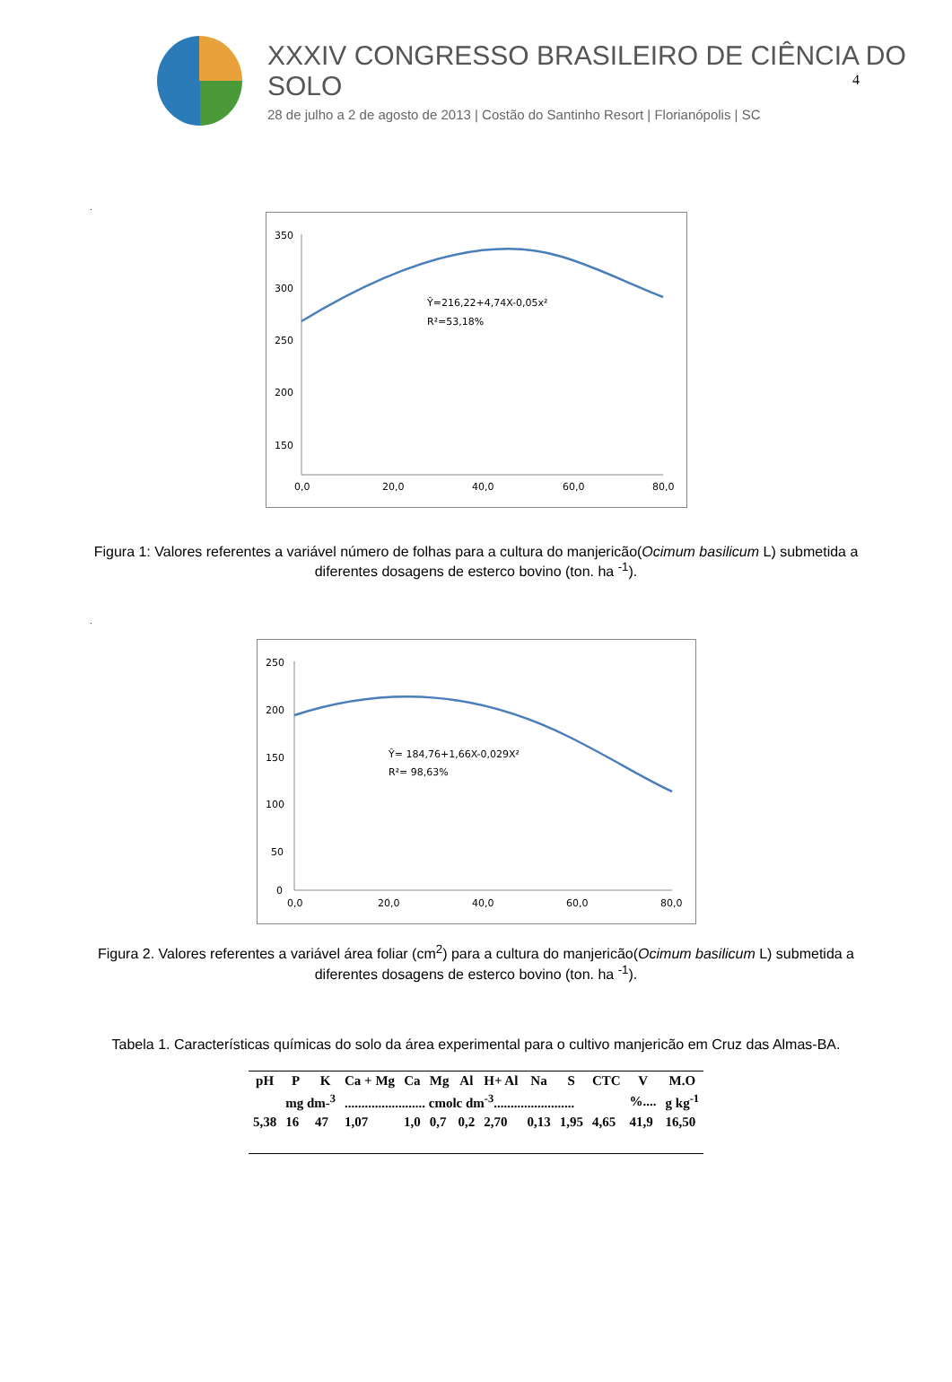4
XXXIV CONGRESSO BRASILEIRO DE CIÊNCIA DO SOLO
28 de julho a 2 de agosto de 2013 | Costão do Santinho Resort | Florianópolis | SC
.
350
300
250
200
150
.
.
Ŷ=216,22+4,74X-0,05x²
R²=53,18%
0,0
20,0
40,0
60,0
80,0
Figura 1: Valores referentes a variável número de folhas para a cultura do manjericão(Ocimum basilicum L) submetida a diferentes dosagens de esterco bovino (ton. ha <sup>-1</sup>).
.
250
200
150
100
50
0
Ŷ= 184,76+1,66X-0,029X²
R²= 98,63%
0,0
20,0
40,0
60,0
80,0
Figura 2. Valores referentes a variável área foliar (cm<sup>2</sup>) para a cultura do manjericão(Ocimum basilicum L) submetida a diferentes dosagens de esterco bovino (ton. ha <sup>-1</sup>).
Tabela 1. Características químicas do solo da área experimental para o cultivo manjericão em Cruz das Almas-BA.
| pH | P | K | Ca + Mg | Ca | Mg | Al | H+ Al | Na | S | CTC | V | M.O |
| --- | --- | --- | --- | --- | --- | --- | --- | --- | --- | --- | --- | --- |
| | mg dm-<sup>3</sup> | | ........................ cmolc dm<sup>-3</sup>........................ | | | | | | | | %.... | g kg<sup>-1</sup> |
| 5,38 | 16 | 47 | 1,07 | 1,0 | 0,7 | 0,2 | 2,70 | 0,13 | 1,95 | 4,65 | 41,9 | 16,50 |